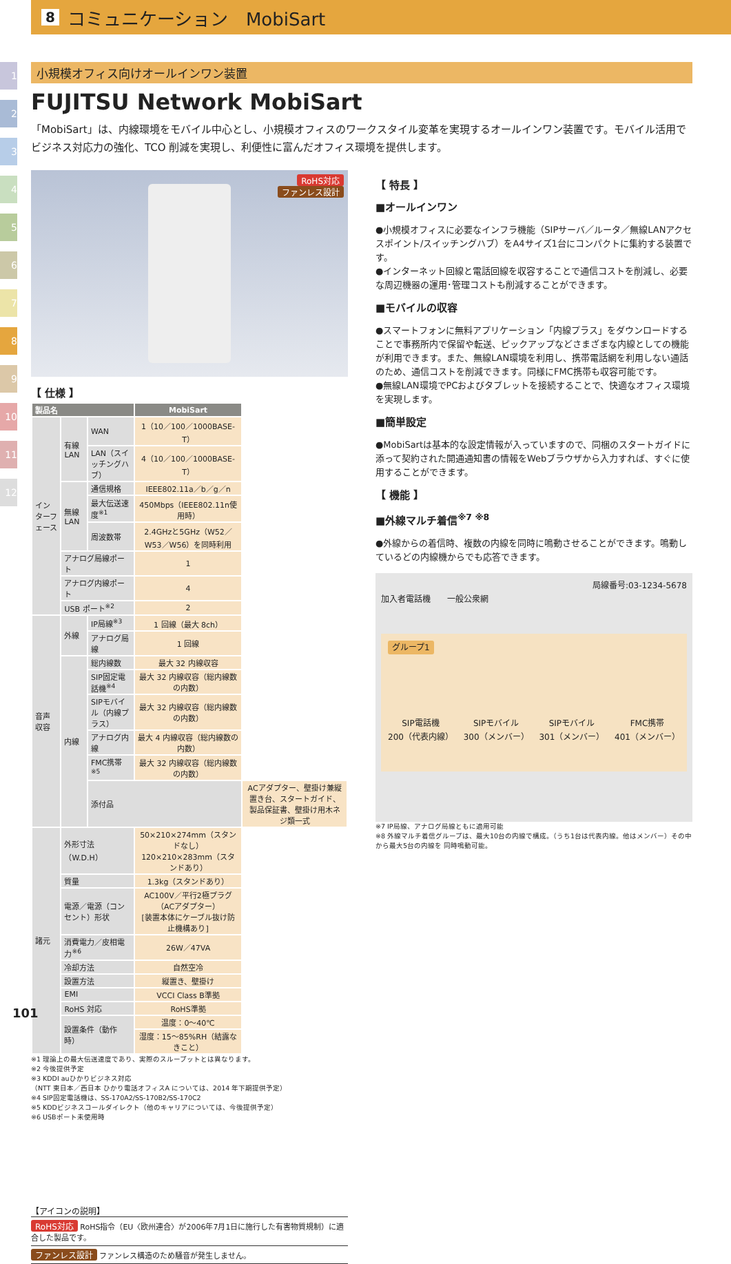8 コミュニケーション　MobiSart
1
2
3
4
5
6
7
8
9
10
11
12
小規模オフィス向けオールインワン装置
FUJITSU Network MobiSart
「MobiSart」は、内線環境をモバイル中心とし、小規模オフィスのワークスタイル変革を実現するオールインワン装置です。モバイル活用でビジネス対応力の強化、TCO 削減を実現し、利便性に富んだオフィス環境を提供します。
RoHS対応
ファンレス設計
【 仕様 】
| 製品名 | | | MobiSart | |
| --- | --- | --- | --- | --- |
| インターフェース | 有線LAN | WAN | 1（10／100／1000BASE-T） | |
| | | LAN（スイッチングハブ） | 4（10／100／1000BASE-T） | |
| | 無線LAN | 通信規格 | IEEE802.11a／b／g／n | |
| | | 最大伝送速度<sup>※1</sup> | 450Mbps（IEEE802.11n使用時） | |
| | | 周波数帯 | 2.4GHzと5GHz（W52／W53／W56）を同時利用 | |
| | アナログ局線ポート | | 1 | |
| | アナログ内線ポート | | 4 | |
| | USB ポート<sup>※2</sup> | | 2 | |
| 音声収容 | 外線 | IP局線<sup>※3</sup> | 1 回線（最大 8ch） | |
| | | アナログ局線 | 1 回線 | |
| | 内線 | 総内線数 | 最大 32 内線収容 | |
| | | SIP固定電話機<sup>※4</sup> | 最大 32 内線収容（総内線数の内数） | |
| | | SIPモバイル（内線プラス） | 最大 32 内線収容（総内線数の内数） | |
| | | アナログ内線 | 最大 4 内線収容（総内線数の内数） | |
| | | FMC携帯<sup>※5</sup> | 最大 32 内線収容（総内線数の内数） | |
| | | 添付品 | | ACアダプター、壁掛け兼縦置き台、スタートガイド、製品保証書、壁掛け用木ネジ類一式 |
| 諸元 | 外形寸法（W.D.H） | | 50×210×274mm（スタンドなし） 120×210×283mm（スタンドあり） | |
| | 質量 | | 1.3kg（スタンドあり） | |
| | 電源／電源（コンセント）形状 | | AC100V／平行2極プラグ（ACアダプター） [装置本体にケーブル抜け防止機構あり] | |
| | 消費電力／皮相電力<sup>※6</sup> | | 26W／47VA | |
| | 冷却方法 | | 自然空冷 | |
| | 設置方法 | | 縦置き、壁掛け | |
| | EMI | | VCCI Class B準拠 | |
| | RoHS 対応 | | RoHS準拠 | |
| | 設置条件（動作時） | | 温度：0〜40℃ | |
| | | | 湿度：15〜85%RH（結露なきこと） | |
※1 理論上の最大伝送速度であり、実際のスループットとは異なります。
※2 今後提供予定
※3 KDDI auひかりビジネス対応
（NTT 東日本／西日本 ひかり電話オフィスA については、2014 年下期提供予定）
※4 SIP固定電話機は、SS-170A2/SS-170B2/SS-170C2
※5 KDDビジネスコールダイレクト（他のキャリアについては、今後提供予定）
※6 USBポート未使用時
【アイコンの説明】
RoHS対応 RoHS指令（EU〈欧州連合〉が2006年7月1日に施行した有害物質規制）に適合した製品です。
ファンレス設計 ファンレス構造のため騒音が発生しません。
【 特長 】
■オールインワン
●小規模オフィスに必要なインフラ機能（SIPサーバ／ルータ／無線LANアクセスポイント/スイッチングハブ）をA4サイズ1台にコンパクトに集約する装置です。
●インターネット回線と電話回線を収容することで通信コストを削減し、必要な周辺機器の運用･管理コストも削減することができます。
■モバイルの収容
●スマートフォンに無料アプリケーション「内線プラス」をダウンロードすることで事務所内で保留や転送、ピックアップなどさまざまな内線としての機能が利用できます。また、無線LAN環境を利用し、携帯電話網を利用しない通話のため、通信コストを削減できます。同様にFMC携帯も収容可能です。
●無線LAN環境でPCおよびタブレットを接続することで、快適なオフィス環境を実現します。
■簡単設定
●MobiSartは基本的な設定情報が入っていますので、同梱のスタートガイドに添って契約された開通通知書の情報をWebブラウザから入力すれば、すぐに使用することができます。
【 機能 】
■外線マルチ着信<sup>※7 ※8</sup>
●外線からの着信時、複数の内線を同時に鳴動させることができます。鳴動しているどの内線機からでも応答できます。
局線番号:03-1234-5678
加入者電話機　　一般公衆網
グループ1
SIP電話機
200（代表内線） SIPモバイル
300（メンバー） SIPモバイル
301（メンバー） FMC携帯
401（メンバー）
※7 IP局線、アナログ局線ともに適用可能
※8 外線マルチ着信グループは、最大10台の内線で構成。（うち1台は代表内線。他はメンバー）その中から最大5台の内線を 同時鳴動可能。
101